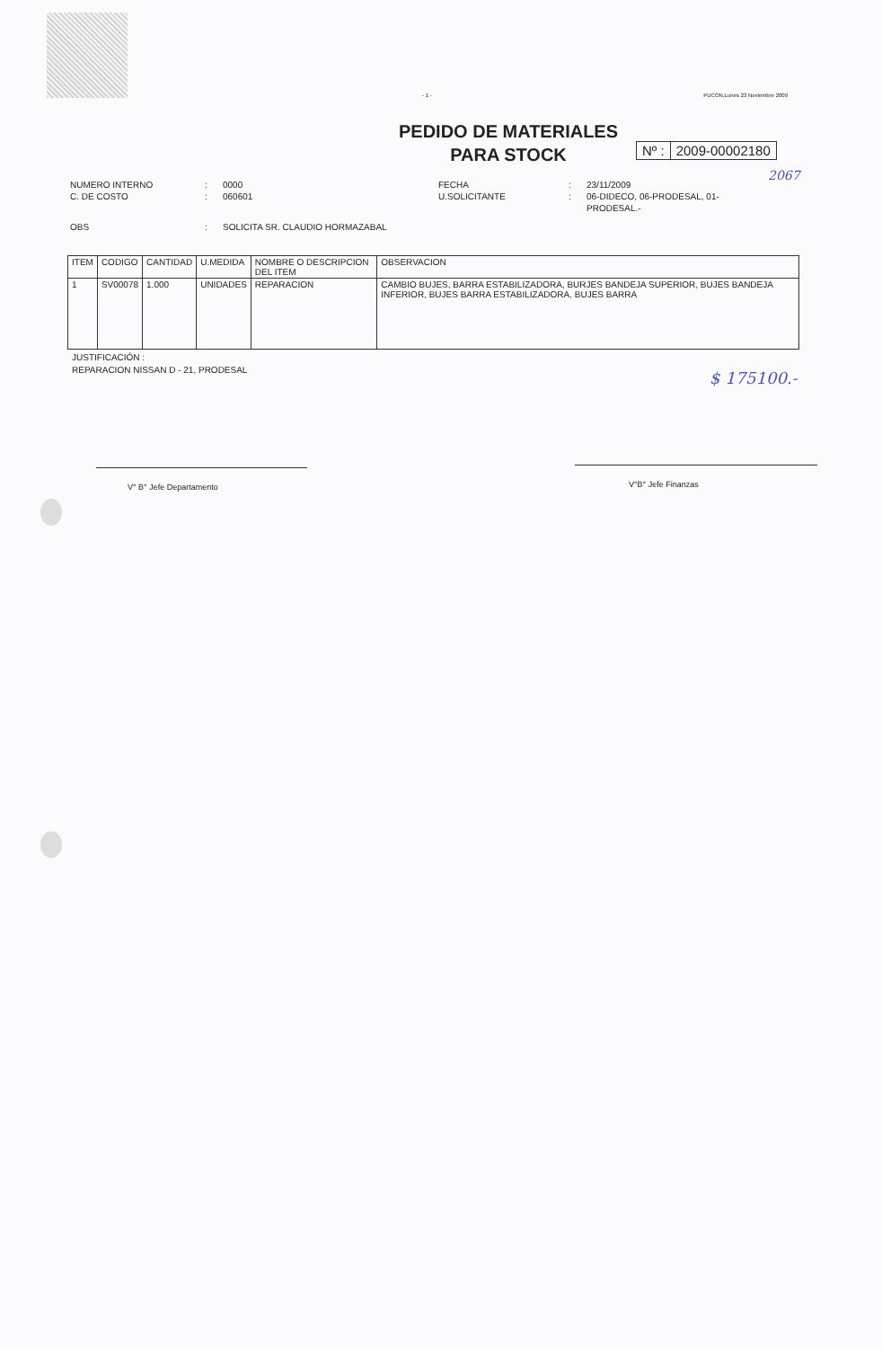- 1 - PUCON,Lunes 23 Noviembre 2009
PEDIDO DE MATERIALES
PARA STOCK
Nº : 2009-00002180
2067
NUMERO INTERNO: 0000 FECHA: 23/11/2009 C. DE COSTO: 060601 U.SOLICITANTE: 06-DIDECO, 06-PRODESAL, 01-PRODESAL.- OBS: SOLICITA SR. CLAUDIO HORMAZABAL
| ITEM | CODIGO | CANTIDAD | U.MEDIDA | NOMBRE O DESCRIPCION DEL ITEM | OBSERVACION |
| --- | --- | --- | --- | --- | --- |
| 1 | SV00078 | 1.000 | UNIDADES | REPARACION | CAMBIO BUJES, BARRA ESTABILIZADORA, BURJES BANDEJA SUPERIOR, BUJES BANDEJA INFERIOR, BUJES BARRA ESTABILIZADORA, BUJES BARRA |
JUSTIFICACIÓN :
REPARACION NISSAN D - 21, PRODESAL
$ 175100.-
V° B° Jefe Departamento V°B° Jefe Finanzas